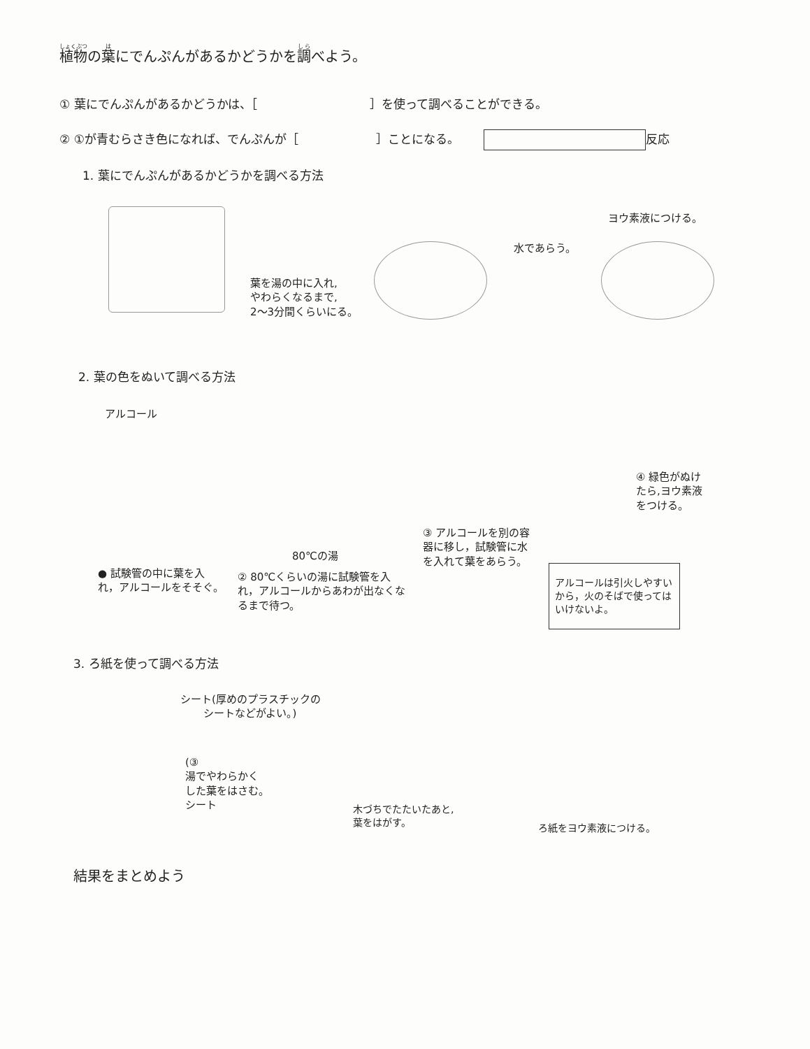植物の葉にでんぷんがあるかどうかを調べよう。
① 葉にでんぷんがあるかどうかは、［ ］を使って調べることができる。
② ①が青むらさき色になれば、でんぷんが［ ］ことになる。 反応
1. 葉にでんぷんがあるかどうかを調べる方法
葉を湯の中に入れ,
やわらくなるまで,
2〜3分間くらいにる。
水であらう。
ヨウ素液につける。
2. 葉の色をぬいて調べる方法
アルコール
80℃の湯
● 試験管の中に葉を入れ，アルコールをそそぐ。
② 80℃くらいの湯に試験管を入れ，アルコールからあわが出なくなるまで待つ。
③ アルコールを別の容器に移し，試験管に水を入れて葉をあらう。
④ 緑色がぬけたら,ヨウ素液をつける。
アルコールは引火しやすいから，火のそばで使ってはいけないよ。
3. ろ紙を使って調べる方法
シート(厚めのプラスチックの
シートなどがよい。)
(③
湯でやわらかく
した葉をはさむ。
シート
木づちでたたいたあと,
葉をはがす。
ろ紙をヨウ素液につける。
結果をまとめよう